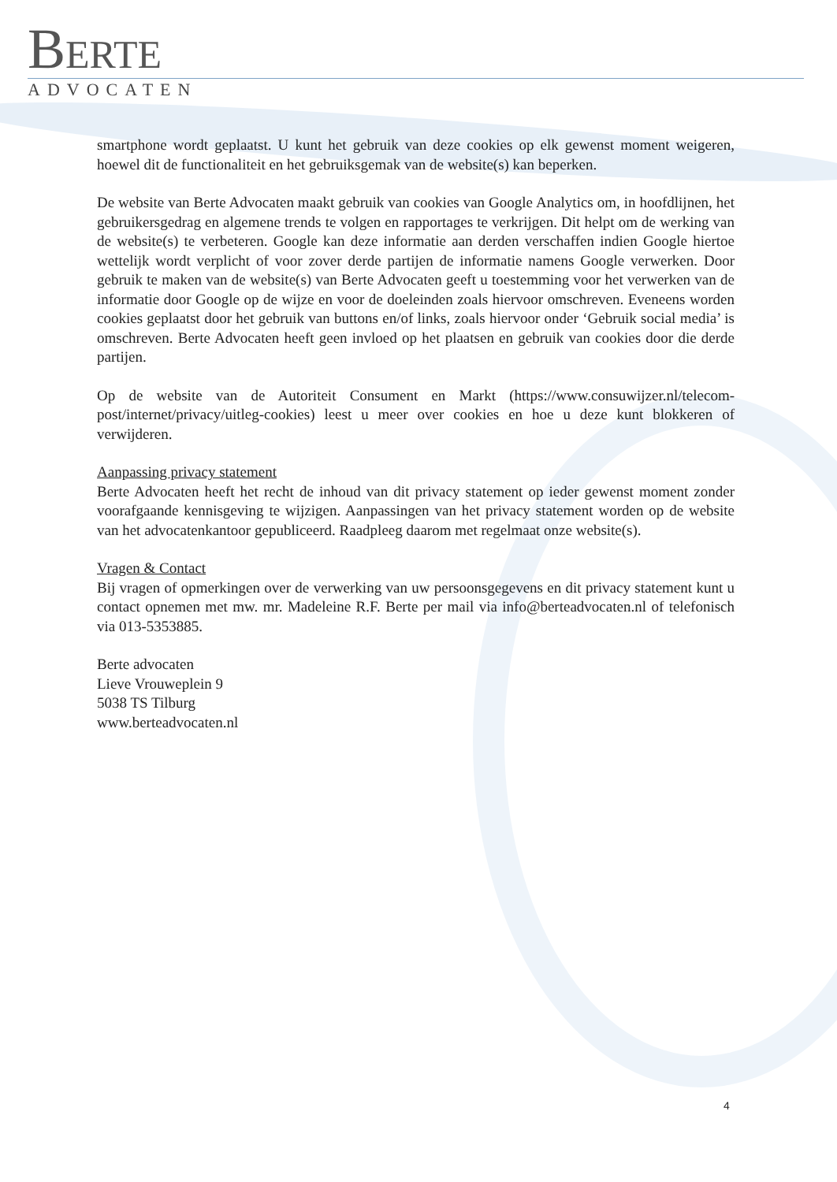BERTE
ADVOCATEN
smartphone wordt geplaatst. U kunt het gebruik van deze cookies op elk gewenst moment weigeren, hoewel dit de functionaliteit en het gebruiksgemak van de website(s) kan beperken.
De website van Berte Advocaten maakt gebruik van cookies van Google Analytics om, in hoofdlijnen, het gebruikersgedrag en algemene trends te volgen en rapportages te verkrijgen. Dit helpt om de werking van de website(s) te verbeteren. Google kan deze informatie aan derden verschaffen indien Google hiertoe wettelijk wordt verplicht of voor zover derde partijen de informatie namens Google verwerken. Door gebruik te maken van de website(s) van Berte Advocaten geeft u toestemming voor het verwerken van de informatie door Google op de wijze en voor de doeleinden zoals hiervoor omschreven. Eveneens worden cookies geplaatst door het gebruik van buttons en/of links, zoals hiervoor onder ‘Gebruik social media’ is omschreven. Berte Advocaten heeft geen invloed op het plaatsen en gebruik van cookies door die derde partijen.
Op de website van de Autoriteit Consument en Markt (https://www.consuwijzer.nl/telecom-post/internet/privacy/uitleg-cookies) leest u meer over cookies en hoe u deze kunt blokkeren of verwijderen.
Aanpassing privacy statement
Berte Advocaten heeft het recht de inhoud van dit privacy statement op ieder gewenst moment zonder voorafgaande kennisgeving te wijzigen. Aanpassingen van het privacy statement worden op de website van het advocatenkantoor gepubliceerd. Raadpleeg daarom met regelmaat onze website(s).
Vragen & Contact
Bij vragen of opmerkingen over de verwerking van uw persoonsgegevens en dit privacy statement kunt u contact opnemen met mw. mr. Madeleine R.F. Berte per mail via info@berteadvocaten.nl of telefonisch via 013-5353885.
Berte advocaten
Lieve Vrouweplein 9
5038 TS Tilburg
www.berteadvocaten.nl
4